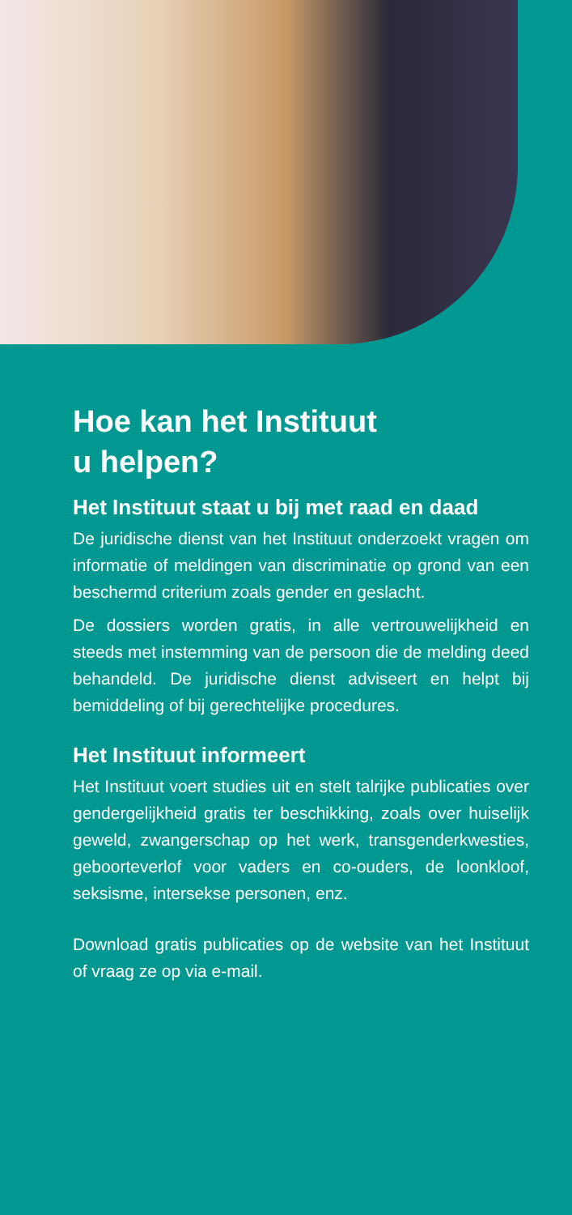Hoe kan het Instituut
u helpen?
Het Instituut staat u bij met raad en daad
De juridische dienst van het Instituut onderzoekt vragen om informatie of meldingen van discriminatie op grond van een beschermd criterium zoals gender en geslacht.
De dossiers worden gratis, in alle vertrouwelijkheid en steeds met instemming van de persoon die de melding deed behandeld. De juridische dienst adviseert en helpt bij bemiddeling of bij gerechte­lijke procedures.
Het Instituut informeert
Het Instituut voert studies uit en stelt talrijke publicaties over gendergelijkheid gratis ter beschikking, zoals over huiselijk geweld, zwangerschap op het werk, transgenderkwesties, geboorteverlof voor vaders en co-ouders, de loonkloof, seksisme, intersekse personen, enz.
Download gratis publicaties op de website van het Instituut of vraag ze op via e-mail.